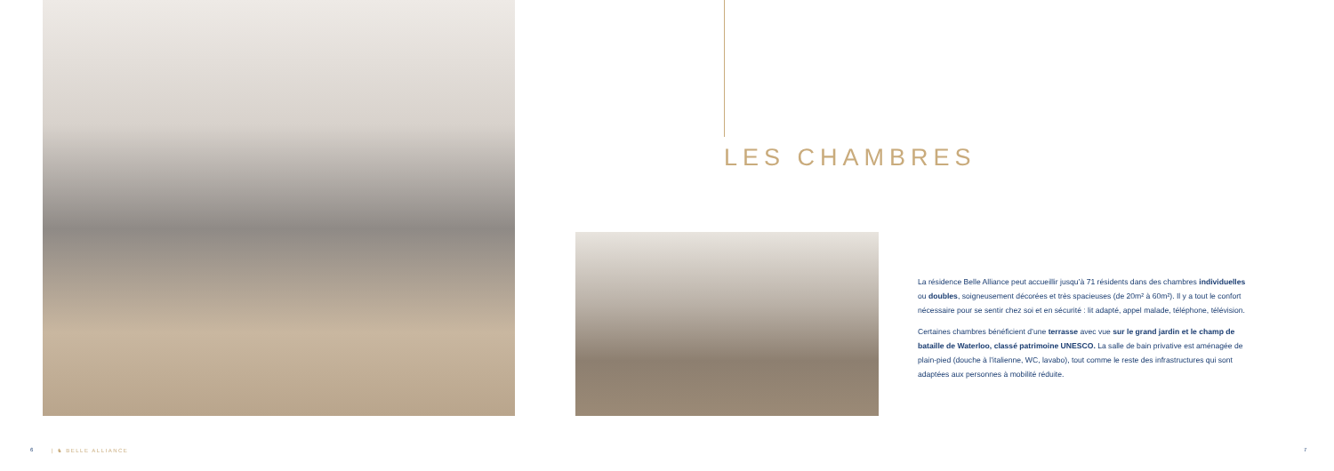LES CHAMBRES
La résidence Belle Alliance peut accueillir jusqu’à 71 résidents dans des chambres individuelles ou doubles, soigneusement décorées et très spacieuses (de 20m² à 60m²). Il y a tout le confort nécessaire pour se sentir chez soi et en sécurité : lit adapté, appel malade, téléphone, télévision.
Certaines chambres bénéficient d’une terrasse avec vue sur le grand jardin et le champ de bataille de Waterloo, classé patrimoine UNESCO. La salle de bain privative est aménagée de plain-pied (douche à l’italienne, WC, lavabo), tout comme le reste des infrastructures qui sont adaptées aux personnes à mobilité réduite.
6 | ♞ BELLE ALLIANCE 7